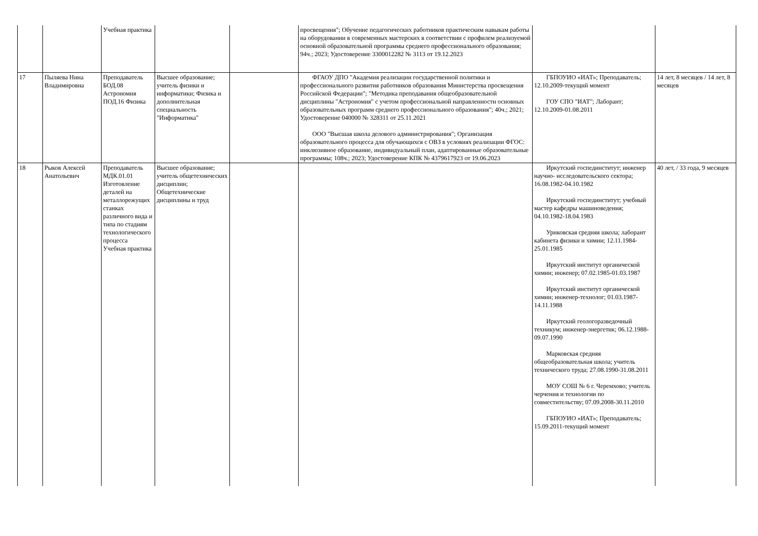| | | Учебная практика | | | просвещения"; Обучение педагогических работников практическим навыкам работы на оборудовании в современных мастерских в соответствии с профилем реализуемой основной образовательной программы среднего профессионального образования; 94ч.; 2023; Удостоверение 3300012282 № 3113 от 19.12.2023 | | |
| 17 | Пыляева Нина Владимировна | Преподаватель БОД.08 Астрономия ПОД.16 Физика | Высшее образование; учитель физики и информатики; Физика и дополнительная специальность "Информатика" | | ФГАОУ ДПО "Академия реализации государственной политики и профессионального развития работников образования Министерства просвещения Российской Федерации"; "Методика преподавания общеобразовательной дисциплины "Астрономия" с учетом профессиональной направленности основных образовательных программ среднего профессионального образования"; 40ч.; 2021; Удостоверение 040000 № 328311 от 25.11.2021 ООО "Высшая школа делового администрирования"; Организация образовательного процесса для обучающихся с ОВЗ в условиях реализации ФГОС: инклюзивное образование, индивидуальный план, адаптированные образовательные программы; 108ч.; 2023; Удостоверение КПК № 4379617923 от 19.06.2023 | ГБПОУИО «ИАТ»; Преподаватель; 12.10.2009-текущий момент ГОУ СПО "ИАТ"; Лаборант; 12.10.2009-01.08.2011 | 14 лет, 8 месяцев / 14 лет, 8 месяцев |
| 18 | Рыков Алексей Анатольевич | Преподаватель МДК.01.01 Изготовление деталей на металлорежущих станках различного вида и типа по стадиям технологического процесса Учебная практика | Высшее образование; учитель общетехнических дисциплин; Общетехнические дисциплины и труд | | | Иркутский госпединститут; инженер научно- исследовательского сектора; 16.08.1982-04.10.1982 Иркутский госпединститут; учебный мастер кафедры машиноведения; 04.10.1982-18.04.1983 Уриковская средняя школа; лаборант кабинета физики и химии; 12.11.1984-25.01.1985 Иркутский институт органической химии; инженер; 07.02.1985-01.03.1987 Иркутский институт органической химии; инженер-технолог; 01.03.1987-14.11.1988 Иркутский геологоразведочный техникум; инженер-энергетик; 06.12.1988-09.07.1990 Марковская средняя общеобразовательная школа; учитель технического труда; 27.08.1990-31.08.2011 МОУ СОШ № 6 г. Черемхово; учитель черчения и технологии по совместительству; 07.09.2008-30.11.2010 ГБПОУИО «ИАТ»; Преподаватель; 15.09.2011-текущий момент | 40 лет, / 33 года, 9 месяцев |